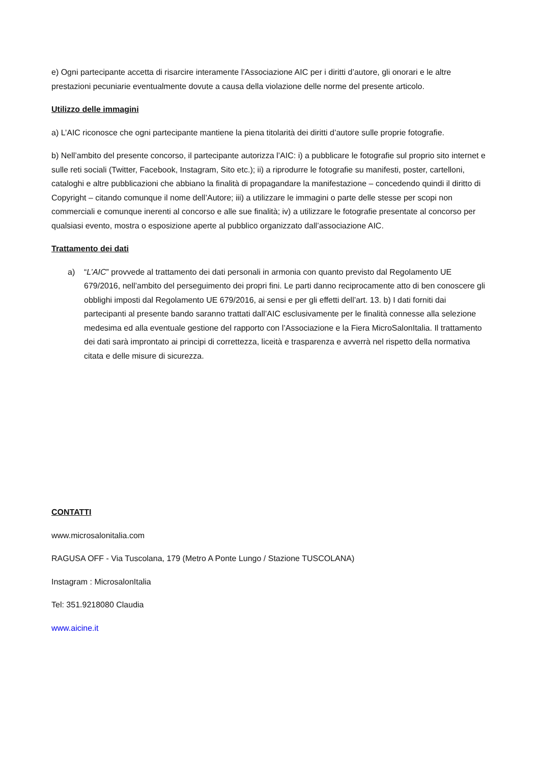e) Ogni partecipante accetta di risarcire interamente l’Associazione AIC per i diritti d’autore, gli onorari e le altre prestazioni pecuniarie eventualmente dovute a causa della violazione delle norme del presente articolo.
Utilizzo delle immagini
a) L’AIC riconosce che ogni partecipante mantiene la piena titolarità dei diritti d’autore sulle proprie fotografie.
b) Nell’ambito del presente concorso, il partecipante autorizza l’AIC: i) a pubblicare le fotografie sul proprio sito internet e sulle reti sociali (Twitter, Facebook, Instagram, Sito etc.); ii) a riprodurre le fotografie su manifesti, poster, cartelloni, cataloghi e altre pubblicazioni che abbiano la finalità di propagandare la manifestazione – concedendo quindi il diritto di Copyright – citando comunque il nome dell’Autore; iii) a utilizzare le immagini o parte delle stesse per scopi non commerciali e comunque inerenti al concorso e alle sue finalità; iv) a utilizzare le fotografie presentate al concorso per qualsiasi evento, mostra o esposizione aperte al pubblico organizzato dall’associazione AIC.
Trattamento dei dati
a) “L’AIC” provvede al trattamento dei dati personali in armonia con quanto previsto dal Regolamento UE 679/2016, nell’ambito del perseguimento dei propri fini. Le parti danno reciprocamente atto di ben conoscere gli obblighi imposti dal Regolamento UE 679/2016, ai sensi e per gli effetti dell’art. 13. b) I dati forniti dai partecipanti al presente bando saranno trattati dall’AIC esclusivamente per le finalità connesse alla selezione medesima ed alla eventuale gestione del rapporto con l’Associazione e la Fiera MicroSalonItalia. Il trattamento dei dati sarà improntato ai principi di correttezza, liceità e trasparenza e avverrà nel rispetto della normativa citata e delle misure di sicurezza.
CONTATTI
www.microsalonitalia.com
RAGUSA OFF - Via Tuscolana, 179 (Metro A Ponte Lungo / Stazione TUSCOLANA)
Instagram : MicrosalonItalia
Tel: 351.9218080 Claudia
www.aicine.it